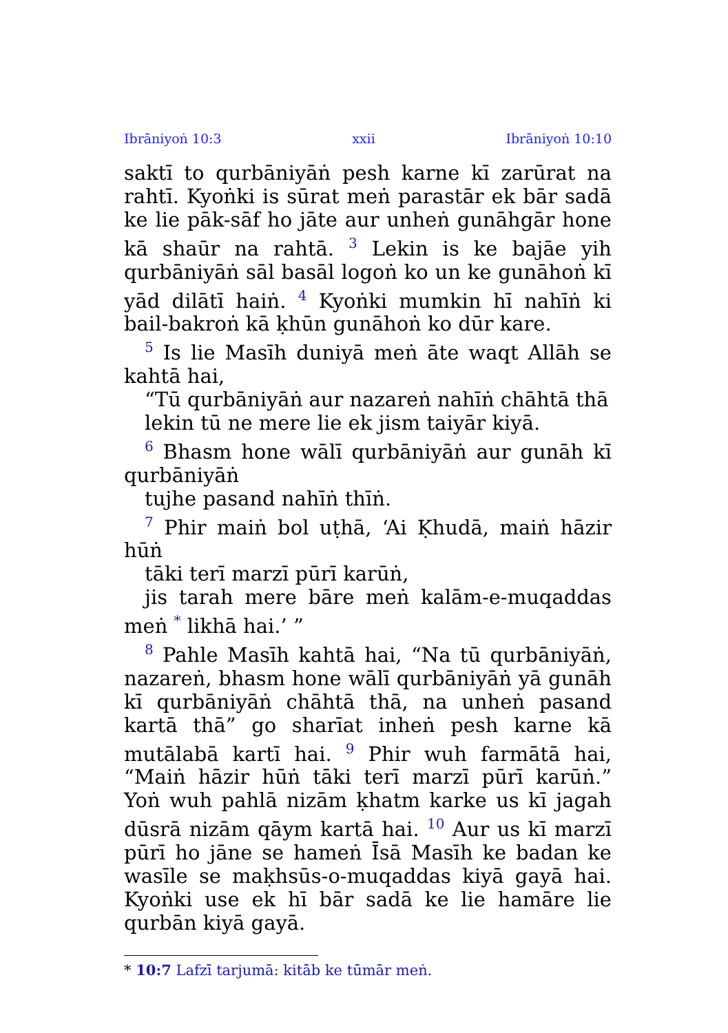Ibrāniyoṅ 10:3 xxii Ibrāniyoṅ 10:10
saktī to qurbāniyāṅ pesh karne kī zarūrat na rahtī. Kyoṅki is sūrat meṅ parastār ek bār sadā ke lie pāk-sāf ho jāte aur unheṅ gunāhgār hone kā shaūr na rahtā. <sup>3</sup> Lekin is ke bajāe yih qurbāniyāṅ sāl basāl logoṅ ko un ke gunāhoṅ kī yād dilātī haiṅ. <sup>4</sup> Kyoṅki mumkin hī nahīṅ ki bail-bakroṅ kā ḳhūn gunāhoṅ ko dūr kare.
<sup>5</sup> Is lie Masīh duniyā meṅ āte waqt Allāh se kahtā hai,
“Tū qurbāniyāṅ aur nazareṅ nahīṅ chāhtā thā
lekin tū ne mere lie ek jism taiyār kiyā.
<sup>6</sup> Bhasm hone wālī qurbāniyāṅ aur gunāh kī qurbāniyāṅ
tujhe pasand nahīṅ thīṅ.
<sup>7</sup> Phir maiṅ bol uṭhā, ‘Ai Ḳhudā, maiṅ hāzir hūṅ
tāki terī marzī pūrī karūṅ,
jis tarah mere bāre meṅ kalām-e-muqaddas meṅ <sup>*</sup> likhā hai.’ ”
<sup>8</sup> Pahle Masīh kahtā hai, “Na tū qurbāniyāṅ, nazareṅ, bhasm hone wālī qurbāniyāṅ yā gunāh kī qurbāniyāṅ chāhtā thā, na unheṅ pasand kartā thā” go sharīat inheṅ pesh karne kā mutālabā kartī hai. <sup>9</sup> Phir wuh farmātā hai, “Maiṅ hāzir hūṅ tāki terī marzī pūrī karūṅ.” Yoṅ wuh pahlā nizām ḳhatm karke us kī jagah dūsrā nizām qāym kartā hai. <sup>10</sup> Aur us kī marzī pūrī ho jāne se hameṅ Īsā Masīh ke badan ke wasīle se maḳhsūs-o-muqaddas kiyā gayā hai. Kyoṅki use ek hī bār sadā ke lie hamāre lie qurbān kiyā gayā.
* 10:7 Lafzī tarjumā: kitāb ke tūmār meṅ.